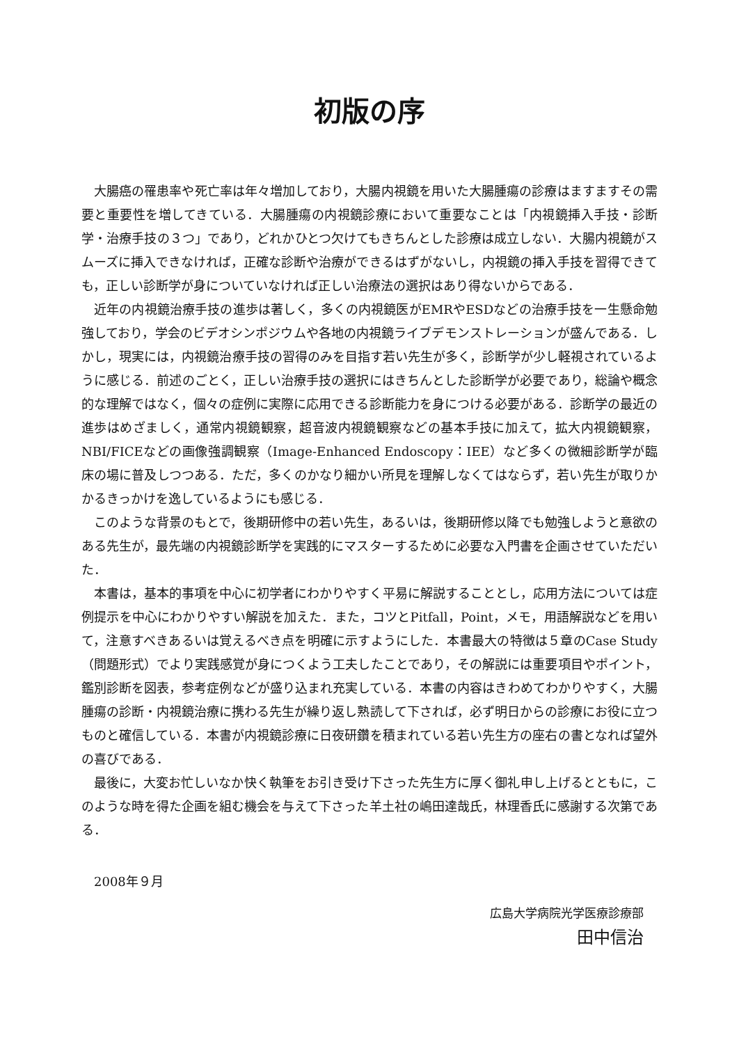初版の序
大腸癌の罹患率や死亡率は年々増加しており，大腸内視鏡を用いた大腸腫瘍の診療はますますその需要と重要性を増してきている．大腸腫瘍の内視鏡診療において重要なことは「内視鏡挿入手技・診断学・治療手技の３つ」であり，どれかひとつ欠けてもきちんとした診療は成立しない．大腸内視鏡がスムーズに挿入できなければ，正確な診断や治療ができるはずがないし，内視鏡の挿入手技を習得できても，正しい診断学が身についていなければ正しい治療法の選択はあり得ないからである．
近年の内視鏡治療手技の進歩は著しく，多くの内視鏡医がEMRやESDなどの治療手技を一生懸命勉強しており，学会のビデオシンポジウムや各地の内視鏡ライブデモンストレーションが盛んである．しかし，現実には，内視鏡治療手技の習得のみを目指す若い先生が多く，診断学が少し軽視されているように感じる．前述のごとく，正しい治療手技の選択にはきちんとした診断学が必要であり，総論や概念的な理解ではなく，個々の症例に実際に応用できる診断能力を身につける必要がある．診断学の最近の進歩はめざましく，通常内視鏡観察，超音波内視鏡観察などの基本手技に加えて，拡大内視鏡観察，NBI/FICEなどの画像強調観察（Image-Enhanced Endoscopy：IEE）など多くの微細診断学が臨床の場に普及しつつある．ただ，多くのかなり細かい所見を理解しなくてはならず，若い先生が取りかかるきっかけを逸しているようにも感じる．
このような背景のもとで，後期研修中の若い先生，あるいは，後期研修以降でも勉強しようと意欲のある先生が，最先端の内視鏡診断学を実践的にマスターするために必要な入門書を企画させていただいた．
本書は，基本的事項を中心に初学者にわかりやすく平易に解説することとし，応用方法については症例提示を中心にわかりやすい解説を加えた．また，コツとPitfall，Point，メモ，用語解説などを用いて，注意すべきあるいは覚えるべき点を明確に示すようにした．本書最大の特徴は５章のCase Study（問題形式）でより実践感覚が身につくよう工夫したことであり，その解説には重要項目やポイント，鑑別診断を図表，参考症例などが盛り込まれ充実している．本書の内容はきわめてわかりやすく，大腸腫瘍の診断・内視鏡治療に携わる先生が繰り返し熟読して下されば，必ず明日からの診療にお役に立つものと確信している．本書が内視鏡診療に日夜研鑽を積まれている若い先生方の座右の書となれば望外の喜びである．
最後に，大変お忙しいなか快く執筆をお引き受け下さった先生方に厚く御礼申し上げるとともに，このような時を得た企画を組む機会を与えて下さった羊土社の嶋田達哉氏，林理香氏に感謝する次第である．
2008年９月
広島大学病院光学医療診療部
田中信治